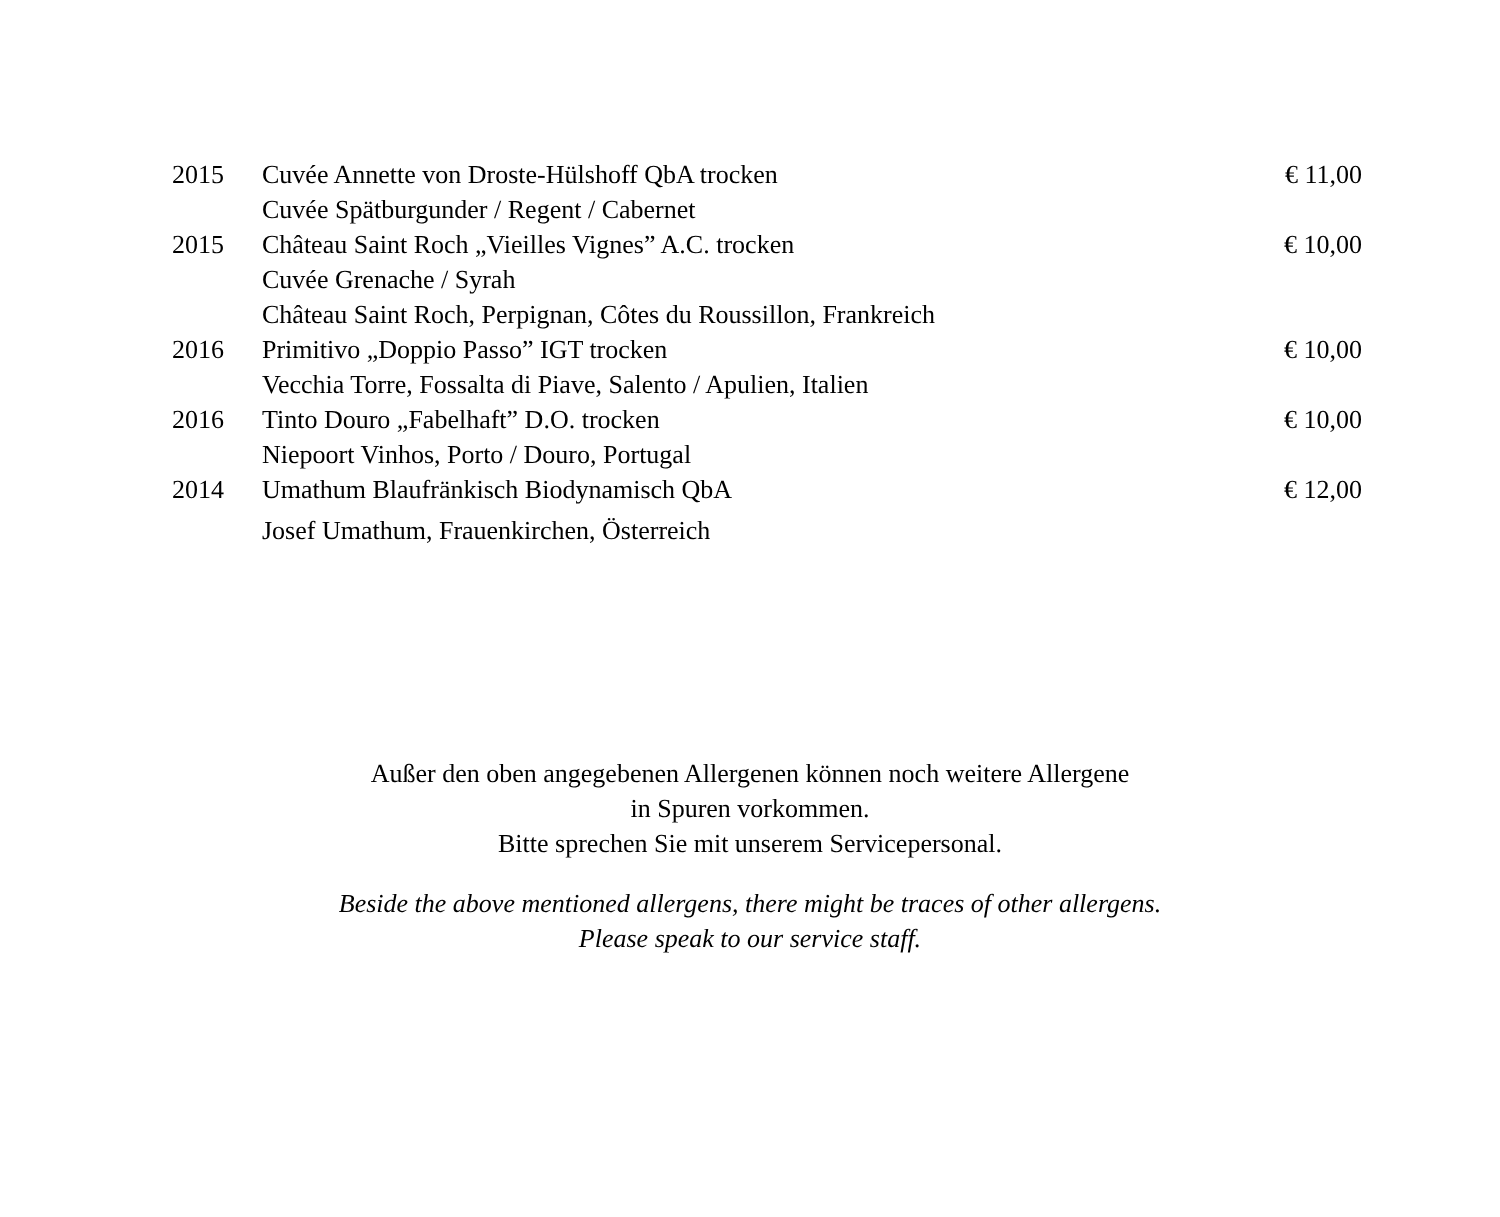| 2015 | Cuvée Annette von Droste-Hülshoff QbA trocken | € 11,00 |
| | Cuvée Spätburgunder / Regent / Cabernet | |
| 2015 | Château Saint Roch „Vieilles Vignes” A.C. trocken | € 10,00 |
| | Cuvée Grenache / Syrah | |
| | Château Saint Roch, Perpignan, Côtes du Roussillon, Frankreich | |
| 2016 | Primitivo „Doppio Passo” IGT trocken | € 10,00 |
| | Vecchia Torre, Fossalta di Piave, Salento / Apulien, Italien | |
| 2016 | Tinto Douro „Fabelhaft” D.O. trocken | € 10,00 |
| | Niepoort Vinhos, Porto / Douro, Portugal | |
| 2014 | Umathum Blaufränkisch Biodynamisch QbA | € 12,00 |
| | Josef Umathum, Frauenkirchen, Österreich | |
Außer den oben angegebenen Allergenen können noch weitere Allergene
in Spuren vorkommen.
Bitte sprechen Sie mit unserem Servicepersonal.
Beside the above mentioned allergens, there might be traces of other allergens.
Please speak to our service staff.